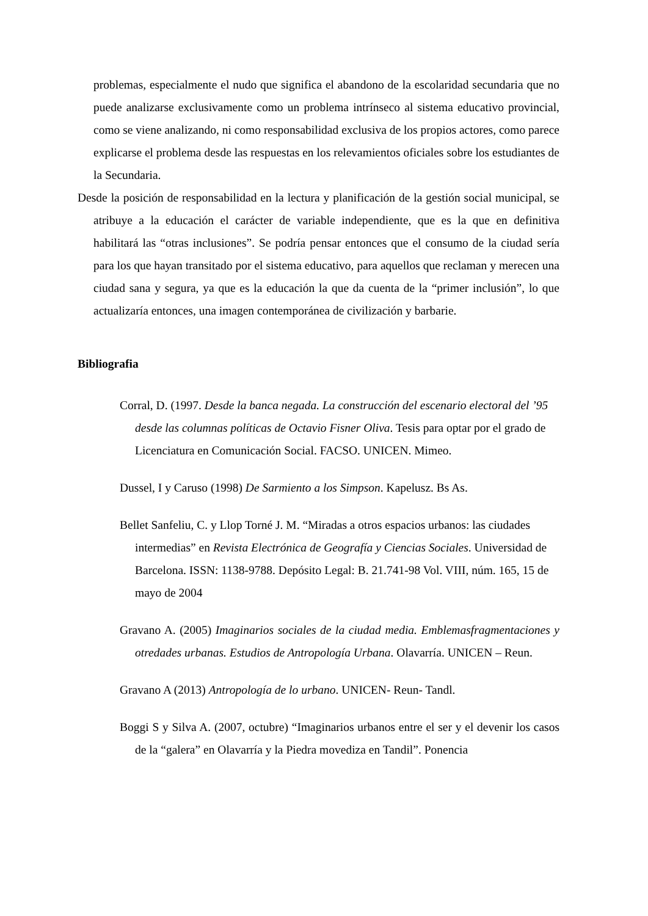problemas, especialmente el nudo que significa el abandono de la escolaridad secundaria que no puede analizarse exclusivamente como un problema intrínseco al sistema educativo provincial, como se viene analizando, ni como responsabilidad exclusiva de los propios actores, como parece explicarse el problema desde las respuestas en los relevamientos oficiales sobre los estudiantes de la Secundaria.
Desde la posición de responsabilidad en la lectura y planificación de la gestión social municipal, se atribuye a la educación el carácter de variable independiente, que es la que en definitiva habilitará las “otras inclusiones”. Se podría pensar entonces que el consumo de la ciudad sería para los que hayan transitado por el sistema educativo, para aquellos que reclaman y merecen una ciudad sana y segura, ya que es la educación la que da cuenta de la “primer inclusión”, lo que actualizaría entonces, una imagen contemporánea de civilización y barbarie.
Bibliografia
Corral, D. (1997. Desde la banca negada. La construcción del escenario electoral del ’95 desde las columnas políticas de Octavio Fisner Oliva. Tesis para optar por el grado de Licenciatura en Comunicación Social. FACSO. UNICEN. Mimeo.
Dussel, I y Caruso (1998) De Sarmiento a los Simpson. Kapelusz. Bs As.
Bellet Sanfeliu, C. y Llop Torné J. M. “Miradas a otros espacios urbanos: las ciudades intermedias” en Revista Electrónica de Geografía y Ciencias Sociales. Universidad de Barcelona. ISSN: 1138-9788. Depósito Legal: B. 21.741-98 Vol. VIII, núm. 165, 15 de mayo de 2004
Gravano A. (2005) Imaginarios sociales de la ciudad media. Emblemasfragmentaciones y otredades urbanas. Estudios de Antropología Urbana. Olavarría. UNICEN – Reun.
Gravano A (2013) Antropología de lo urbano. UNICEN- Reun- Tandl.
Boggi S y Silva A. (2007, octubre) “Imaginarios urbanos entre el ser y el devenir los casos de la “galera” en Olavarría y la Piedra movediza en Tandil”. Ponencia